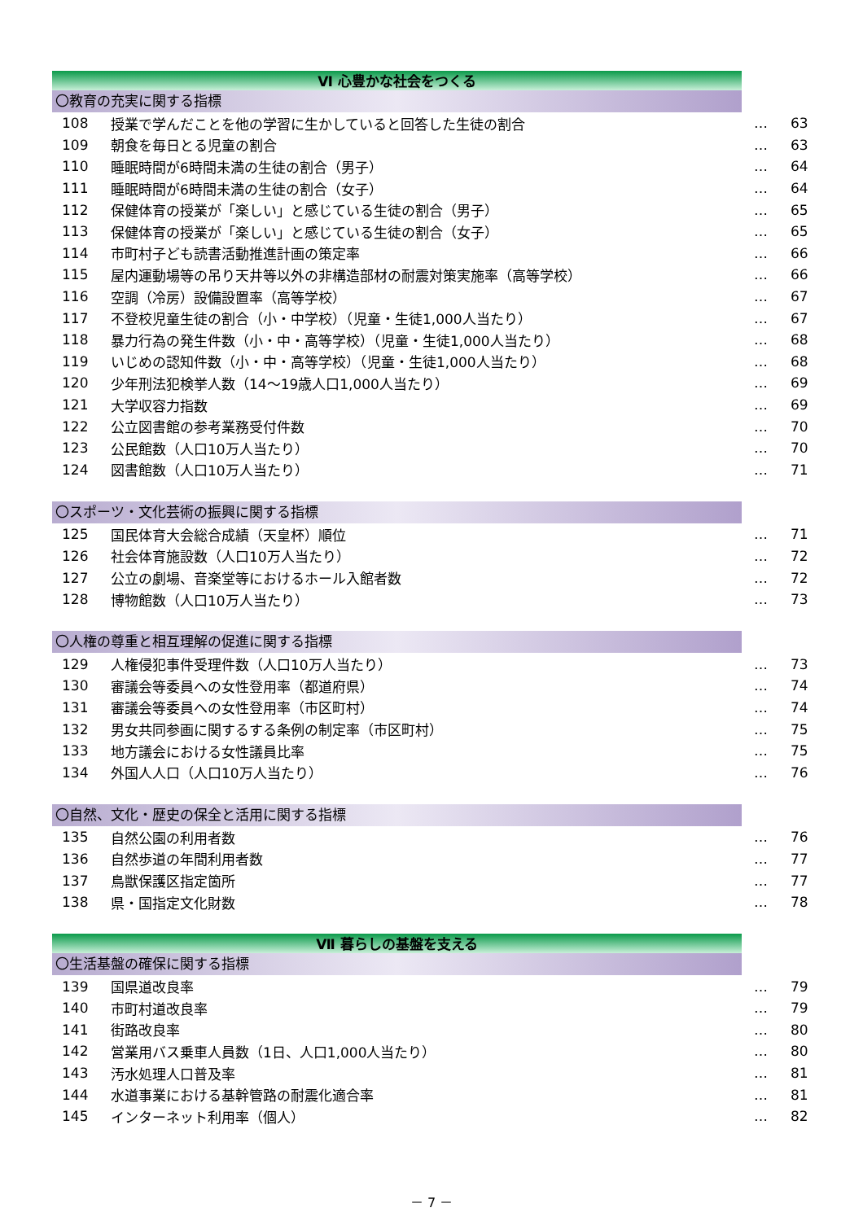Ⅵ 心豊かな社会をつくる
〇教育の充実に関する指標
| 108 | 授業で学んだことを他の学習に生かしていると回答した生徒の割合 | … | 63 |
| 109 | 朝食を毎日とる児童の割合 | … | 63 |
| 110 | 睡眠時間が6時間未満の生徒の割合（男子） | … | 64 |
| 111 | 睡眠時間が6時間未満の生徒の割合（女子） | … | 64 |
| 112 | 保健体育の授業が「楽しい」と感じている生徒の割合（男子） | … | 65 |
| 113 | 保健体育の授業が「楽しい」と感じている生徒の割合（女子） | … | 65 |
| 114 | 市町村子ども読書活動推進計画の策定率 | … | 66 |
| 115 | 屋内運動場等の吊り天井等以外の非構造部材の耐震対策実施率（高等学校） | … | 66 |
| 116 | 空調（冷房）設備設置率（高等学校） | … | 67 |
| 117 | 不登校児童生徒の割合（小・中学校）（児童・生徒1,000人当たり） | … | 67 |
| 118 | 暴力行為の発生件数（小・中・高等学校）（児童・生徒1,000人当たり） | … | 68 |
| 119 | いじめの認知件数（小・中・高等学校）（児童・生徒1,000人当たり） | … | 68 |
| 120 | 少年刑法犯検挙人数（14～19歳人口1,000人当たり） | … | 69 |
| 121 | 大学収容力指数 | … | 69 |
| 122 | 公立図書館の参考業務受付件数 | … | 70 |
| 123 | 公民館数（人口10万人当たり） | … | 70 |
| 124 | 図書館数（人口10万人当たり） | … | 71 |
〇スポーツ・文化芸術の振興に関する指標
| 125 | 国民体育大会総合成績（天皇杯）順位 | … | 71 |
| 126 | 社会体育施設数（人口10万人当たり） | … | 72 |
| 127 | 公立の劇場、音楽堂等におけるホール入館者数 | … | 72 |
| 128 | 博物館数（人口10万人当たり） | … | 73 |
〇人権の尊重と相互理解の促進に関する指標
| 129 | 人権侵犯事件受理件数（人口10万人当たり） | … | 73 |
| 130 | 審議会等委員への女性登用率（都道府県） | … | 74 |
| 131 | 審議会等委員への女性登用率（市区町村） | … | 74 |
| 132 | 男女共同参画に関するする条例の制定率（市区町村） | … | 75 |
| 133 | 地方議会における女性議員比率 | … | 75 |
| 134 | 外国人人口（人口10万人当たり） | … | 76 |
〇自然、文化・歴史の保全と活用に関する指標
| 135 | 自然公園の利用者数 | … | 76 |
| 136 | 自然歩道の年間利用者数 | … | 77 |
| 137 | 鳥獣保護区指定箇所 | … | 77 |
| 138 | 県・国指定文化財数 | … | 78 |
Ⅶ 暮らしの基盤を支える
〇生活基盤の確保に関する指標
| 139 | 国県道改良率 | … | 79 |
| 140 | 市町村道改良率 | … | 79 |
| 141 | 街路改良率 | … | 80 |
| 142 | 営業用バス乗車人員数（1日、人口1,000人当たり） | … | 80 |
| 143 | 汚水処理人口普及率 | … | 81 |
| 144 | 水道事業における基幹管路の耐震化適合率 | … | 81 |
| 145 | インターネット利用率（個人） | … | 82 |
－ 7 －